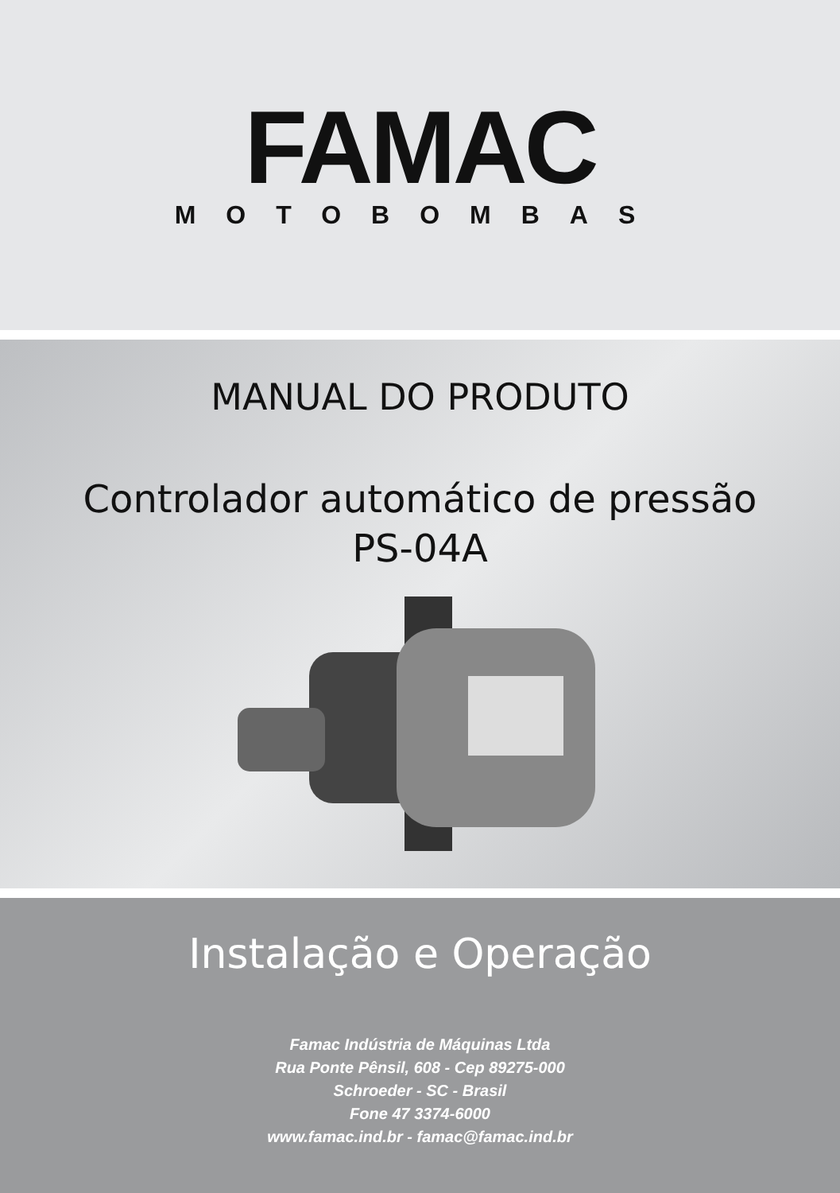FAMAC
MOTOBOMBAS
MANUAL DO PRODUTO
Controlador automático de pressão
PS-04A
Instalação e Operação
Famac Indústria de Máquinas Ltda
Rua Ponte Pênsil, 608 - Cep 89275-000
Schroeder - SC - Brasil
Fone 47 3374-6000
www.famac.ind.br - famac@famac.ind.br